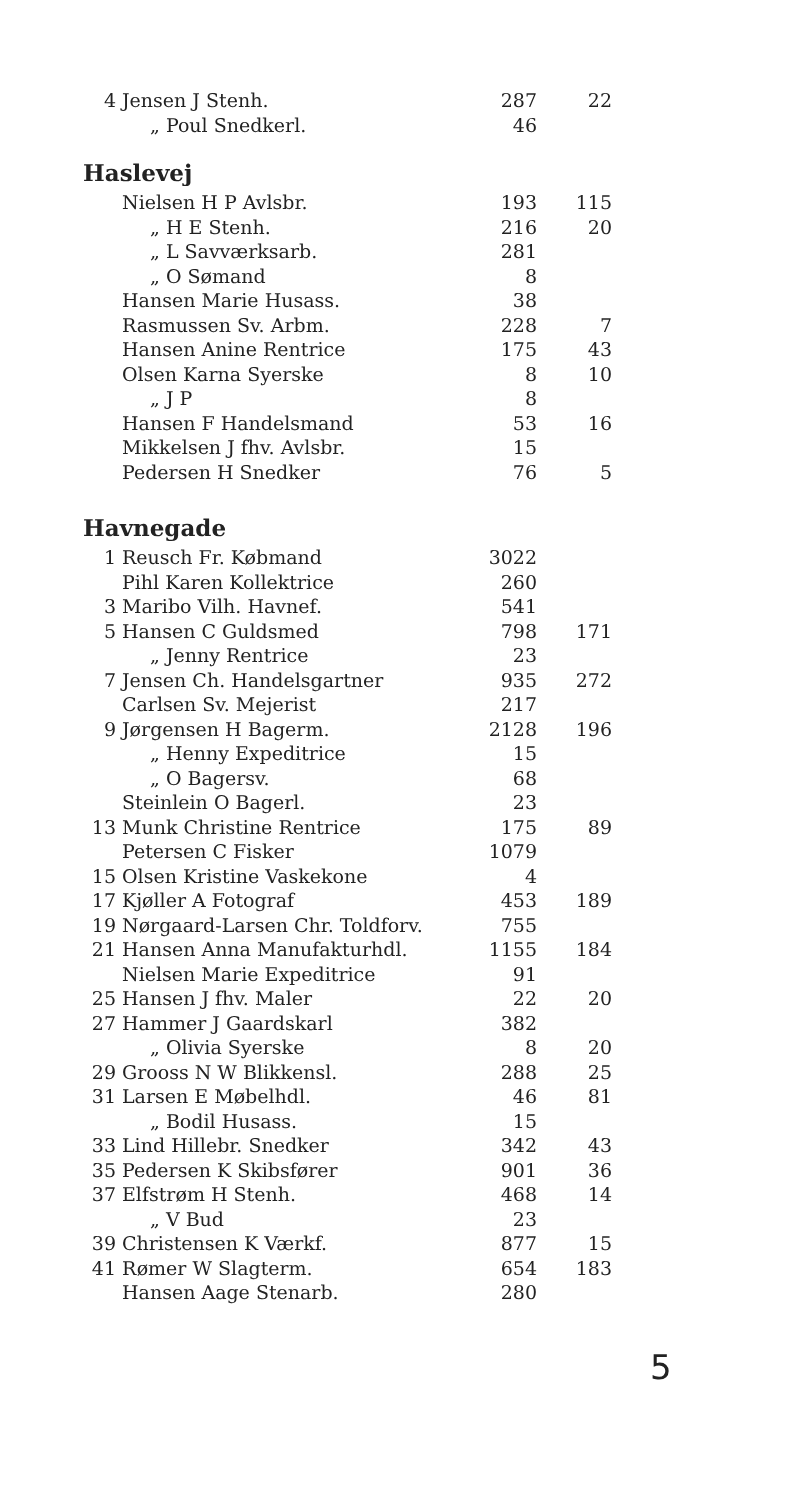| 4 | Jensen J Stenh. | 287 | 22 |
| | „ Poul Snedkerl. | 46 | |
Haslevej
| | Nielsen H P Avlsbr. | 193 | 115 |
| | „ H E Stenh. | 216 | 20 |
| | „ L Savværksarb. | 281 | |
| | „ O Sømand | 8 | |
| | Hansen Marie Husass. | 38 | |
| | Rasmussen Sv. Arbm. | 228 | 7 |
| | Hansen Anine Rentrice | 175 | 43 |
| | Olsen Karna Syerske | 8 | 10 |
| | „ J P | 8 | |
| | Hansen F Handelsmand | 53 | 16 |
| | Mikkelsen J fhv. Avlsbr. | 15 | |
| | Pedersen H Snedker | 76 | 5 |
Havnegade
| 1 | Reusch Fr. Købmand | 3022 | |
| | Pihl Karen Kollektrice | 260 | |
| 3 | Maribo Vilh. Havnef. | 541 | |
| 5 | Hansen C Guldsmed | 798 | 171 |
| | „ Jenny Rentrice | 23 | |
| 7 | Jensen Ch. Handelsgartner | 935 | 272 |
| | Carlsen Sv. Mejerist | 217 | |
| 9 | Jørgensen H Bagerm. | 2128 | 196 |
| | „ Henny Expeditrice | 15 | |
| | „ O Bagersv. | 68 | |
| | Steinlein O Bagerl. | 23 | |
| 13 | Munk Christine Rentrice | 175 | 89 |
| | Petersen C Fisker | 1079 | |
| 15 | Olsen Kristine Vaskekone | 4 | |
| 17 | Kjøller A Fotograf | 453 | 189 |
| 19 | Nørgaard-Larsen Chr. Toldforv. | 755 | |
| 21 | Hansen Anna Manufakturhdl. | 1155 | 184 |
| | Nielsen Marie Expeditrice | 91 | |
| 25 | Hansen J fhv. Maler | 22 | 20 |
| 27 | Hammer J Gaardskarl | 382 | |
| | „ Olivia Syerske | 8 | 20 |
| 29 | Grooss N W Blikkensl. | 288 | 25 |
| 31 | Larsen E Møbelhdl. | 46 | 81 |
| | „ Bodil Husass. | 15 | |
| 33 | Lind Hillebr. Snedker | 342 | 43 |
| 35 | Pedersen K Skibsfører | 901 | 36 |
| 37 | Elfstrøm H Stenh. | 468 | 14 |
| | „ V Bud | 23 | |
| 39 | Christensen K Værkf. | 877 | 15 |
| 41 | Rømer W Slagterm. | 654 | 183 |
| | Hansen Aage Stenarb. | 280 | |
5